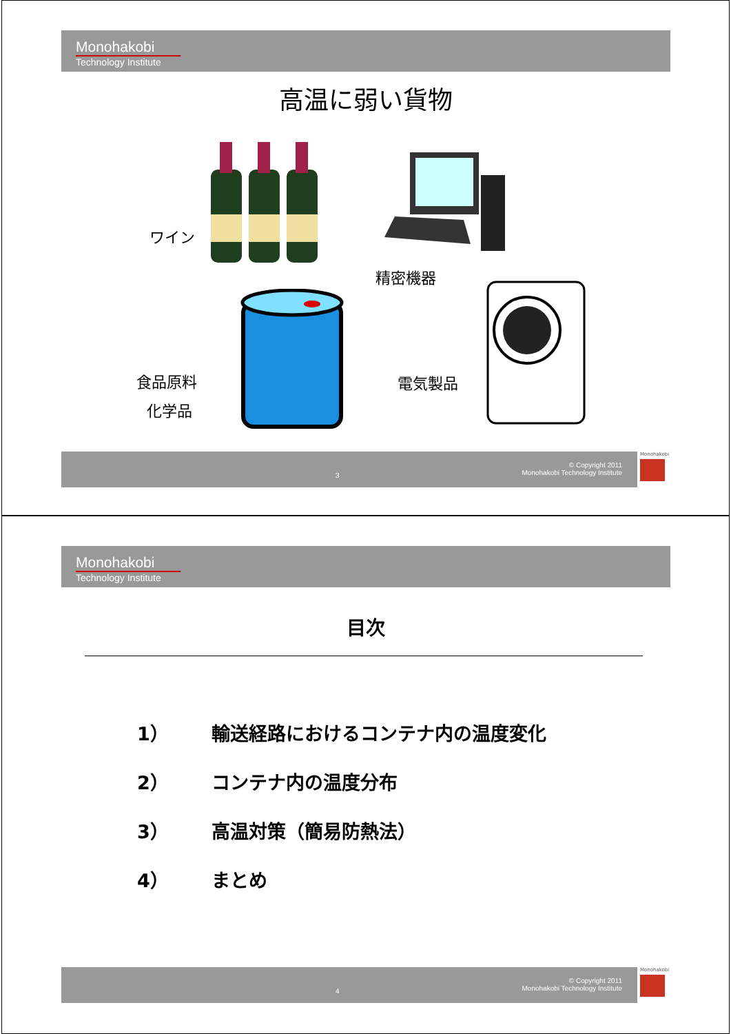Monohakobi
Technology Institute
高温に弱い貨物
ワイン
精密機器
食品原料
化学品
電気製品
3
© Copyright 2011
Monohakobi Technology Institute
Monohakobi
Monohakobi
Technology Institute
目次
1） 輸送経路におけるコンテナ内の温度変化
2） コンテナ内の温度分布
3） 高温対策（簡易防熱法）
4） まとめ
4
© Copyright 2011
Monohakobi Technology Institute
Monohakobi